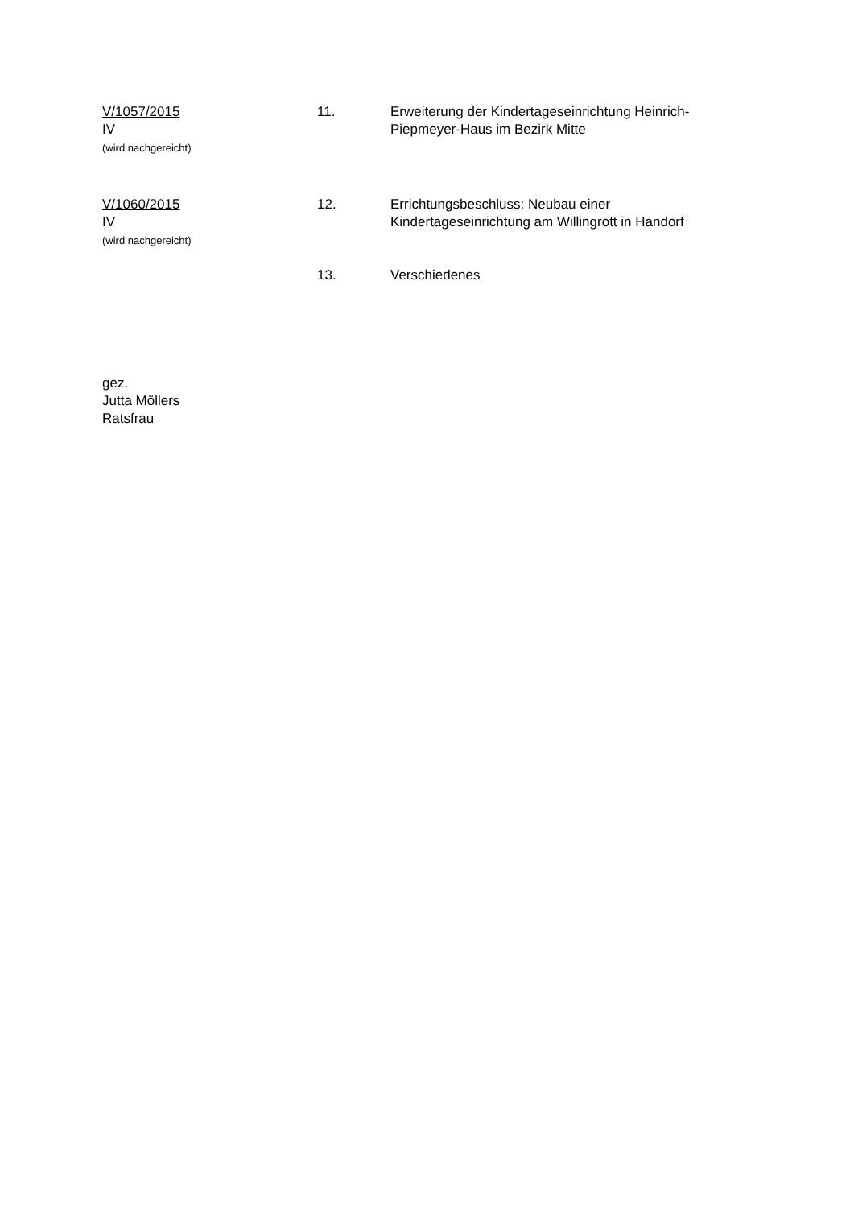V/1057/2015
IV
(wird nachgereicht)
11. Erweiterung der Kindertageseinrichtung Heinrich-Piepmeyer-Haus im Bezirk Mitte
V/1060/2015
IV
(wird nachgereicht)
12. Errichtungsbeschluss: Neubau einer Kindertageseinrichtung am Willingrott in Handorf
13. Verschiedenes
gez.
Jutta Möllers
Ratsfrau